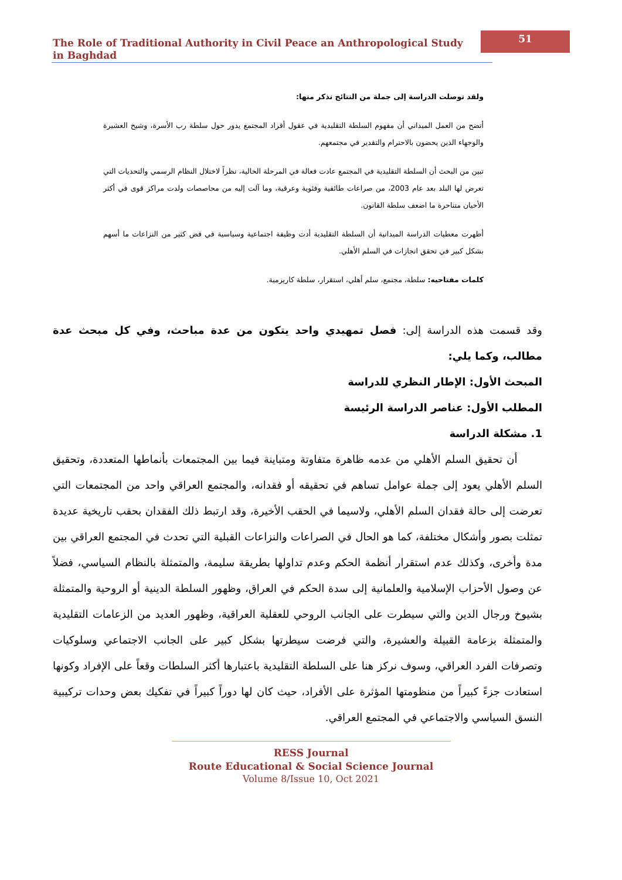The Role of Traditional Authority in Civil Peace an Anthropological Study in Baghdad
51
ولقد توصلت الدراسة إلى جملة من النتائج نذكر منها:
أتضح من العمل الميداني أن مفهوم السلطة التقليدية في عقول أفراد المجتمع يدور حول سلطة رب الأسرة، وشيخ العشيرة والوجهاء الذين يحضون بالاحترام والتقدير في مجتمعهم.
تبين من البحث أن السلطة التقليدية في المجتمع عادت فعالة في المرحلة الحالية، نظراً لاختلال النظام الرسمي والتحديات التي تعرض لها البلد بعد عام 2003، من صراعات طائفية وفئوية وعرقية، وما آلت إليه من محاصصات ولدت مراكز قوى في أكثر الأحيان متناحرة ما اضعف سلطة القانون.
أظهرت معطيات الدراسة الميدانية أن السلطة التقليدية أدت وظيفة اجتماعية وسياسية في فض كثير من النزاعات ما أسهم بشكل كبير في تحقق انجازات في السلم الأهلي.
كلمات مفتاحيه: سلطة، مجتمع، سلم أهلي، استقرار، سلطة كاريزمية.
وقد قسمت هذه الدراسة إلى: فصل تمهيدي واحد يتكون من عدة مباحث، وفي كل مبحث عدة مطالب، وكما يلي:
المبحث الأول: الإطار النظري للدراسة
المطلب الأول: عناصر الدراسة الرئيسة
1. مشكلة الدراسة
أن تحقيق السلم الأهلي من عدمه ظاهرة متفاوتة ومتباينة فيما بين المجتمعات بأنماطها المتعددة، وتحقيق السلم الأهلي يعود إلى جملة عوامل تساهم في تحقيقه أو فقدانه، والمجتمع العراقي واحد من المجتمعات التي تعرضت إلى حالة فقدان السلم الأهلي، ولاسيما في الحقب الأخيرة، وقد ارتبط ذلك الفقدان بحقب تاريخية عديدة تمثلت بصور وأشكال مختلفة، كما هو الحال في الصراعات والنزاعات القبلية التي تحدث في المجتمع العراقي بين مدة وأخرى، وكذلك عدم استقرار أنظمة الحكم وعدم تداولها بطريقة سليمة، والمتمثلة بالنظام السياسي، فضلاً عن وصول الأحزاب الإسلامية والعلمانية إلى سدة الحكم في العراق، وظهور السلطة الدينية أو الروحية والمتمثلة بشيوخ ورجال الدين والتي سيطرت على الجانب الروحي للعقلية العراقية، وظهور العديد من الزعامات التقليدية والمتمثلة بزعامة القبيلة والعشيرة، والتي فرضت سيطرتها بشكل كبير على الجانب الاجتماعي وسلوكيات وتصرفات الفرد العراقي، وسوف نركز هنا على السلطة التقليدية باعتبارها أكثر السلطات وقعاً على الإفراد وكونها استعادت جزءً كبيراً من منظومتها المؤثرة على الأفراد، حيث كان لها دوراً كبيراً في تفكيك بعض وحدات تركيبية النسق السياسي والاجتماعي في المجتمع العراقي.
RESS Journal
Route Educational & Social Science Journal
Volume 8/Issue 10, Oct 2021